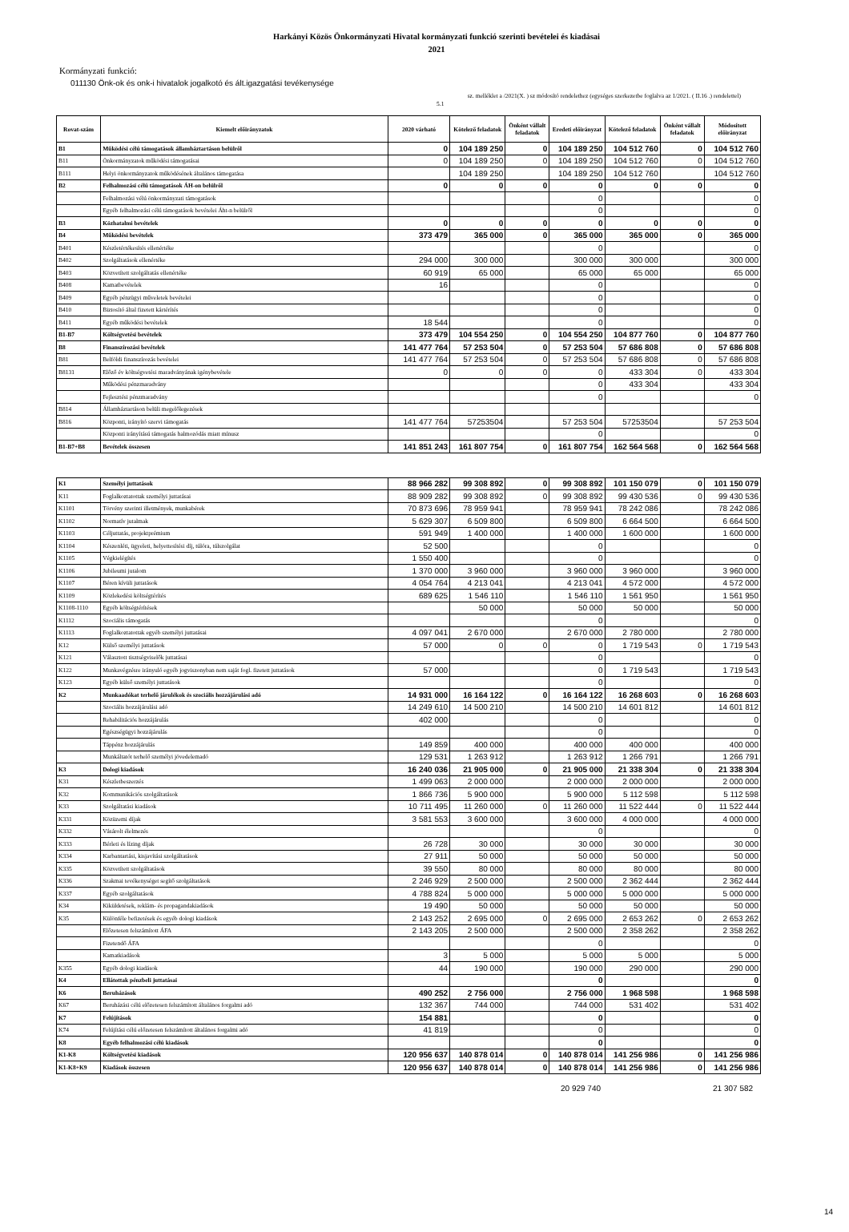Harkányi Közös Önkormányzati Hivatal kormányzati funkció szerinti bevételei és kiadásai
2021
Kormányzati funkció:
011130 Önk-ok és onk-i hivatalok jogalkotó és ált.igazgatási tevékenysége
5.1 sz. melléklet a /2021(X. ) sz módosító rendelethez (egységes szerkezetbe foglalva az 1/2021. ( II.16 .) rendelettel)
| Rovat-szám | Kiemelt előirányzatok | 2020 várható | Kötelező feladatok | Önként vállalt feladatok | Eredeti előirányzat | Kötelező feladatok | Önként vállalt feladatok | Módosított előirányzat |
| --- | --- | --- | --- | --- | --- | --- | --- | --- |
| B1 | Működési célú támogatások államháztartáson belülről | 0 | 104 189 250 | 0 | 104 189 250 | 104 512 760 | 0 | 104 512 760 |
| B11 | Önkormányzatok működési támogatásai | 0 | 104 189 250 | 0 | 104 189 250 | 104 512 760 | 0 | 104 512 760 |
| B111 | Helyi önkormányzatok működésének általános támogatása | | 104 189 250 | | 104 189 250 | 104 512 760 | | 104 512 760 |
| B2 | Felhalmozási célú támogatások ÁH-on belülről | 0 | 0 | 0 | 0 | 0 | 0 | 0 |
| | Felhalmozási vélú önkormányzati támogatások | | | | 0 | | | 0 |
| | Egyéb felhalmozási célú támogatások bevételei Áht-n belülről | | | | 0 | | | 0 |
| B3 | Közhatalmi bevételek | 0 | 0 | 0 | 0 | 0 | 0 | 0 |
| B4 | Működési bevételek | 373 479 | 365 000 | 0 | 365 000 | 365 000 | 0 | 365 000 |
| B401 | Készletértékesítés ellenértéke | | | | 0 | | | 0 |
| B402 | Szolgáltatások ellenértéke | 294 000 | 300 000 | | 300 000 | 300 000 | | 300 000 |
| B403 | Közvetített szolgáltatás ellenértéke | 60 919 | 65 000 | | 65 000 | 65 000 | | 65 000 |
| B408 | Kamatbevételek | 16 | | | 0 | | | 0 |
| B409 | Egyéb pénzügyi műveletek bevételei | | | | 0 | | | 0 |
| B410 | Biztosító által fizetett kártérítés | | | | 0 | | | 0 |
| B411 | Egyéb működési bevételek | 18 544 | | | 0 | | | 0 |
| B1-B7 | Költségvetési bevételek | 373 479 | 104 554 250 | 0 | 104 554 250 | 104 877 760 | 0 | 104 877 760 |
| B8 | Finanszírozási bevételek | 141 477 764 | 57 253 504 | 0 | 57 253 504 | 57 686 808 | 0 | 57 686 808 |
| B81 | Belföldi finanszírozás bevételei | 141 477 764 | 57 253 504 | 0 | 57 253 504 | 57 686 808 | 0 | 57 686 808 |
| B8131 | Előző év költségvetési maradványának igénybevétele | 0 | 0 | 0 | 0 | 433 304 | 0 | 433 304 |
| | Működési pénzmaradvány | | | | 0 | 433 304 | | 433 304 |
| | Fejlesztési pénzmaradvány | | | | 0 | | | 0 |
| B814 | Államháztartáson belüli megelőlegezések | | | | | | | |
| B816 | Központi, irányító szervi támogatás | 141 477 764 | 57253504 | | 57 253 504 | 57253504 | | 57 253 504 |
| | Központi irányítású támogatás halmozódás miatt mínusz | | | | 0 | | | 0 |
| B1-B7+B8 | Bevételek összesen | 141 851 243 | 161 807 754 | 0 | 161 807 754 | 162 564 568 | 0 | 162 564 568 |
| K1 | Személyi juttatások | 88 966 282 | 99 308 892 | 0 | 99 308 892 | 101 150 079 | 0 | 101 150 079 |
| K11 | Foglalkoztatottak személyi juttatásai | 88 909 282 | 99 308 892 | 0 | 99 308 892 | 99 430 536 | 0 | 99 430 536 |
| K1101 | Törvény szerinti illetmények, munkabérek | 70 873 696 | 78 959 941 | | 78 959 941 | 78 242 086 | | 78 242 086 |
| K1102 | Normatív jutalmak | 5 629 307 | 6 509 800 | | 6 509 800 | 6 664 500 | | 6 664 500 |
| K1103 | Céljuttatás, projektprémium | 591 949 | 1 400 000 | | 1 400 000 | 1 600 000 | | 1 600 000 |
| K1104 | Készenléti, ügyeleti, helyettesítési díj, túlóra, túlszolgálat | 52 500 | | | 0 | | | 0 |
| K1105 | Végkielégítés | 1 550 400 | | | 0 | | | 0 |
| K1106 | Jubileumi jutalom | 1 370 000 | 3 960 000 | | 3 960 000 | 3 960 000 | | 3 960 000 |
| K1107 | Béren kívüli juttatások | 4 054 764 | 4 213 041 | | 4 213 041 | 4 572 000 | | 4 572 000 |
| K1109 | Közlekedési költségtérítés | 689 625 | 1 546 110 | | 1 546 110 | 1 561 950 | | 1 561 950 |
| K1108-1110 | Egyéb költségtérítések | | 50 000 | | 50 000 | 50 000 | | 50 000 |
| K1112 | Szociális támogatás | | | | 0 | | | 0 |
| K1113 | Foglalkoztatottak egyéb személyi juttatásai | 4 097 041 | 2 670 000 | | 2 670 000 | 2 780 000 | | 2 780 000 |
| K12 | Külső személyi juttatások | 57 000 | 0 | 0 | 0 | 1 719 543 | 0 | 1 719 543 |
| K121 | Választott tisztségviselők juttatásai | | | | 0 | | | 0 |
| K122 | Munkavégzésre irányuló egyéb jogviszonyban nem saját fogl. fizetett juttatások | 57 000 | | | 0 | 1 719 543 | | 1 719 543 |
| K123 | Egyéb külső személyi juttatások | | | | 0 | | | 0 |
| K2 | Munkaadókat terhelő járulékok és szociális hozzájárulási adó | 14 931 000 | 16 164 122 | 0 | 16 164 122 | 16 268 603 | 0 | 16 268 603 |
| | Szociális hozzájárulási adó | 14 249 610 | 14 500 210 | | 14 500 210 | 14 601 812 | | 14 601 812 |
| | Rehabilitációs hozzájárulás | 402 000 | | | 0 | | | 0 |
| | Egészségügyi hozzájárulás | | | | 0 | | | 0 |
| | Táppénz hozzájárulás | 149 859 | 400 000 | | 400 000 | 400 000 | | 400 000 |
| | Munkáltatót terhelő személyi jövedelemadó | 129 531 | 1 263 912 | | 1 263 912 | 1 266 791 | | 1 266 791 |
| K3 | Dologi kiadások | 16 240 036 | 21 905 000 | 0 | 21 905 000 | 21 338 304 | 0 | 21 338 304 |
| K31 | Készletbeszerzés | 1 499 063 | 2 000 000 | | 2 000 000 | 2 000 000 | | 2 000 000 |
| K32 | Kommunikációs szolgáltatások | 1 866 736 | 5 900 000 | | 5 900 000 | 5 112 598 | | 5 112 598 |
| K33 | Szolgáltatási kiadások | 10 711 495 | 11 260 000 | 0 | 11 260 000 | 11 522 444 | 0 | 11 522 444 |
| K331 | Közüzemi díjak | 3 581 553 | 3 600 000 | | 3 600 000 | 4 000 000 | | 4 000 000 |
| K332 | Vásárolt élelmezés | | | | 0 | | | 0 |
| K333 | Bérleti és lízing díjak | 26 728 | 30 000 | | 30 000 | 30 000 | | 30 000 |
| K334 | Karbantartási, kisjavítási szolgáltatások | 27 911 | 50 000 | | 50 000 | 50 000 | | 50 000 |
| K335 | Közvetített szolgáltatások | 39 550 | 80 000 | | 80 000 | 80 000 | | 80 000 |
| K336 | Szakmai tevékenységet segítő szolgáltatások | 2 246 929 | 2 500 000 | | 2 500 000 | 2 362 444 | | 2 362 444 |
| K337 | Egyéb szolgáltatások | 4 788 824 | 5 000 000 | | 5 000 000 | 5 000 000 | | 5 000 000 |
| K34 | Kiküldetések, reklám- és propagandakiadások | 19 490 | 50 000 | | 50 000 | 50 000 | | 50 000 |
| K35 | Különféle befizetések és egyéb dologi kiadások | 2 143 252 | 2 695 000 | 0 | 2 695 000 | 2 653 262 | 0 | 2 653 262 |
| | Előzetesen felszámított ÁFA | 2 143 205 | 2 500 000 | | 2 500 000 | 2 358 262 | | 2 358 262 |
| | Fizetendő ÁFA | | | | 0 | | | 0 |
| | Kamatkiadások | 3 | 5 000 | | 5 000 | 5 000 | | 5 000 |
| K355 | Egyéb dologi kiadások | 44 | 190 000 | | 190 000 | 290 000 | | 290 000 |
| K4 | Ellátottak pénzbeli juttatásai | | | | 0 | | | 0 |
| K6 | Beruházások | 490 252 | 2 756 000 | | 2 756 000 | 1 968 598 | | 1 968 598 |
| K67 | Beruházási célú előzetesen felszámított általános forgalmi adó | 132 367 | 744 000 | | 744 000 | 531 402 | | 531 402 |
| K7 | Felújítások | 154 881 | | | 0 | | | 0 |
| K74 | Felújítási célú előzetesen felszámított általános forgalmi adó | 41 819 | | | 0 | | | 0 |
| K8 | Egyéb felhalmozási célú kiadások | | | | 0 | | | 0 |
| K1-K8 | Költségvetési kiadások | 120 956 637 | 140 878 014 | 0 | 140 878 014 | 141 256 986 | 0 | 141 256 986 |
| K1-K8+K9 | Kiadások összesen | 120 956 637 | 140 878 014 | 0 | 140 878 014 | 141 256 986 | 0 | 141 256 986 |
20 929 740 21 307 582
14